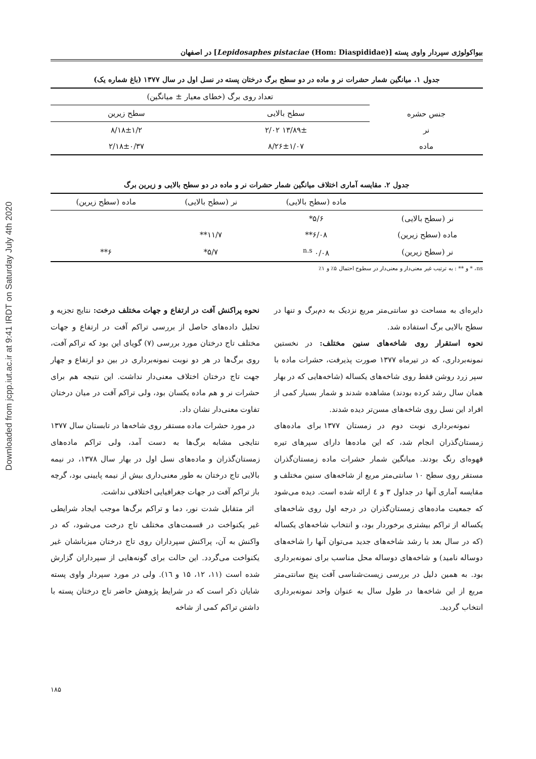Downloaded from jcpp.iut.ac.ir at 9:41 IRDT on Saturday July 4th 2020
بیواکولوژی سپردار واوی پسته [Lepidosaphes pistaciae (Hom: Diaspididae)] در اصفهان
جدول ۱. میانگین شمار حشرات نر و ماده در دو سطح برگ درختان پسته در نسل اول در سال ۱۳۷۷ (باغ شماره یک)
| جنس حشره | تعداد روی برگ (خطای معیار ± میانگین) | |
| --- | --- | --- |
| | سطح بالایی | سطح زیرین |
| نر | ۱۳/۸۹± ۲/۰۲ | ۸/۱۸±۱/۲ |
| ماده | ۸/۲۶±۱/۰۷ | ۲/۱۸±۰/۳۷ |
جدول ۲. مقایسه آماری اختلاف میانگین شمار حشرات نر و ماده در دو سطح بالایی و زیرین برگ
| | ماده (سطح بالایی) | نر (سطح بالایی) | ماده (سطح زیرین) |
| --- | --- | --- | --- |
| نر (سطح بالایی) | ۵/۶* | | |
| ماده (سطح زیرین) | ۶/۰۸** | ۱۱/۷** | |
| نر (سطح زیرین) | ۰/۰۸ <sup>n.s</sup> | ۵/۷* | ۶** |
ns، * و ** : به ترتیب غیر معنی‌دار و معنی‌دار در سطوح احتمال ۵٪ و ۱٪
دایره‌ای به مساحت دو سانتی‌متر مربع نزدیک به دم‌برگ و تنها در سطح بالایی برگ استفاده شد.
نحوه استقرار روی شاخه‌های سنین مختلف: در نخستین نمونه‌برداری، که در تیرماه ۱۳۷۷ صورت پذیرفت، حشرات ماده با سپر زرد روشن فقط روی شاخه‌های یکساله (شاخه‌هایی که در بهار همان سال رشد کرده بودند) مشاهده شدند و شمار بسیار کمی از افراد این نسل روی شاخه‌های مسن‌تر دیده شدند.
نمونه‌برداری نوبت دوم در زمستان ۱۳۷۷ برای ماده‌های زمستان‌گذران انجام شد، که این ماده‌ها دارای سپرهای تیره قهوه‌ای رنگ بودند. میانگین شمار حشرات ماده زمستان‌گذران مستقر روی سطح ۱۰ سانتی‌متر مربع از شاخه‌های سنین مختلف و مقایسه آماری آنها در جداول ۳ و ٤ ارائه شده است. دیده می‌شود که جمعیت ماده‌های زمستان‌گذران در درجه اول روی شاخه‌های یکساله از تراکم بیشتری برخوردار بود، و انتخاب شاخه‌های یکساله (که در سال بعد با رشد شاخه‌های جدید می‌توان آنها را شاخه‌های دوساله نامید) و شاخه‌های دوساله محل مناسب برای نمونه‌برداری بود. به همین دلیل در بررسی زیست‌شناسی آفت پنج سانتی‌متر مربع از این شاخه‌ها در طول سال به عنوان واحد نمونه‌برداری انتخاب گردید.
نحوه پراکنش آفت در ارتفاع و جهات مختلف درخت: نتایج تجزیه و تحلیل داده‌های حاصل از بررسی تراکم آفت در ارتفاع و جهات مختلف تاج درختان مورد بررسی (۷) گویای این بود که تراکم آفت، روی برگ‌ها در هر دو نوبت نمونه‌برداری در بین دو ارتفاع و چهار جهت تاج درختان اختلاف معنی‌دار نداشت. این نتیجه هم برای حشرات نر و هم ماده یکسان بود، ولی تراکم آفت در میان درختان تفاوت معنی‌دار نشان داد.
در مورد حشرات ماده مستقر روی شاخه‌ها در تابستان سال ۱۳۷۷ نتایجی مشابه برگ‌ها به دست آمد، ولی تراکم ماده‌های زمستان‌گذران و ماده‌های نسل اول در بهار سال ۱۳۷۸، در نیمه بالایی تاج درختان به طور معنی‌داری بیش از نیمه پایینی بود، گرچه باز تراکم آفت در جهات جغرافیایی اختلافی نداشت.
اثر متقابل شدت نور، دما و تراکم برگ‌ها موجب ایجاد شرایطی غیر یکنواخت در قسمت‌های مختلف تاج درخت می‌شود، که در واکنش به آن، پراکنش سپرداران روی تاج درختان میزبانشان غیر یکنواخت می‌گردد. این حالت برای گونه‌هایی از سپرداران گزارش شده است (۱۱، ۱۲، ۱۵ و ۱٦). ولی در مورد سپردار واوی پسته شایان ذکر است که در شرایط پژوهش حاضر تاج درختان پسته با داشتن تراکم کمی از شاخه
۱۸۵